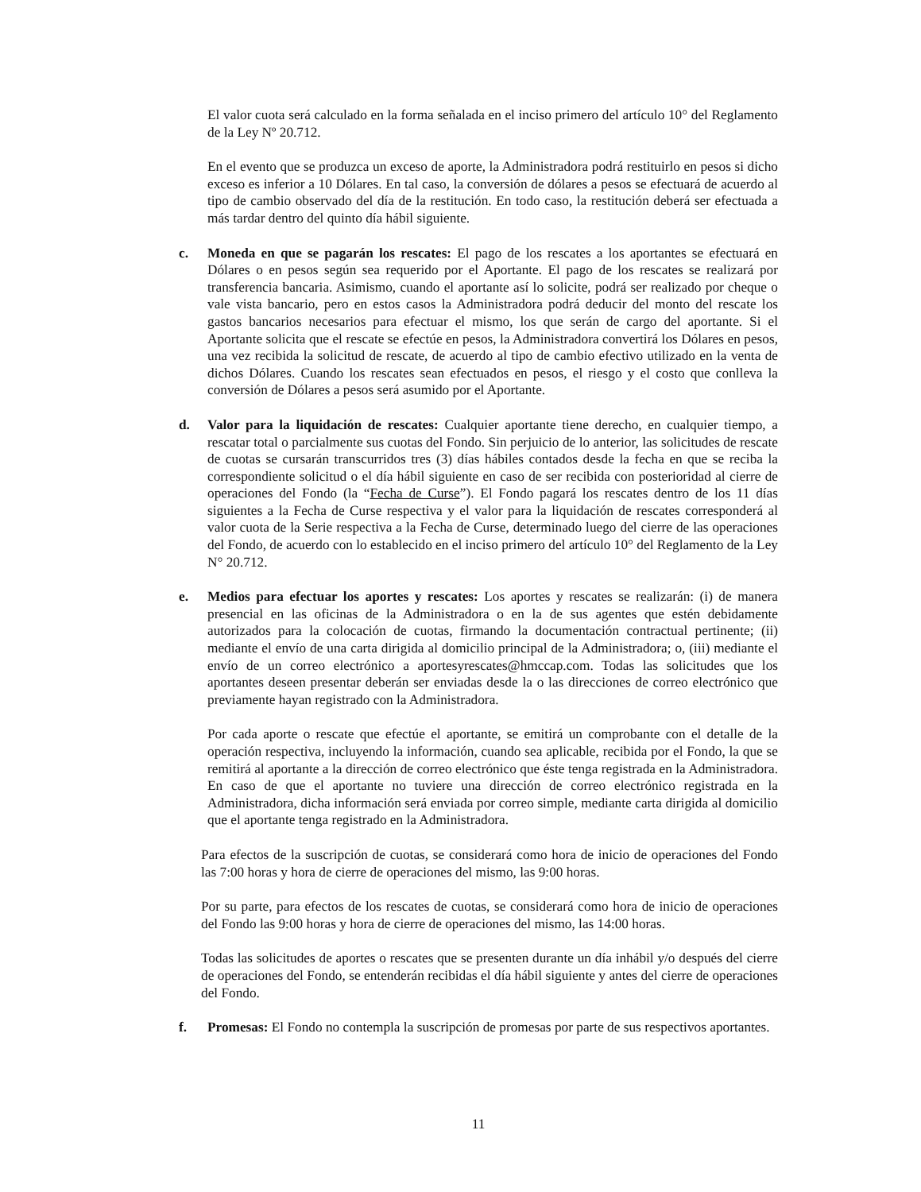El valor cuota será calculado en la forma señalada en el inciso primero del artículo 10° del Reglamento de la Ley Nº 20.712.
En el evento que se produzca un exceso de aporte, la Administradora podrá restituirlo en pesos si dicho exceso es inferior a 10 Dólares. En tal caso, la conversión de dólares a pesos se efectuará de acuerdo al tipo de cambio observado del día de la restitución. En todo caso, la restitución deberá ser efectuada a más tardar dentro del quinto día hábil siguiente.
c. Moneda en que se pagarán los rescates: El pago de los rescates a los aportantes se efectuará en Dólares o en pesos según sea requerido por el Aportante. El pago de los rescates se realizará por transferencia bancaria. Asimismo, cuando el aportante así lo solicite, podrá ser realizado por cheque o vale vista bancario, pero en estos casos la Administradora podrá deducir del monto del rescate los gastos bancarios necesarios para efectuar el mismo, los que serán de cargo del aportante. Si el Aportante solicita que el rescate se efectúe en pesos, la Administradora convertirá los Dólares en pesos, una vez recibida la solicitud de rescate, de acuerdo al tipo de cambio efectivo utilizado en la venta de dichos Dólares. Cuando los rescates sean efectuados en pesos, el riesgo y el costo que conlleva la conversión de Dólares a pesos será asumido por el Aportante.
d. Valor para la liquidación de rescates: Cualquier aportante tiene derecho, en cualquier tiempo, a rescatar total o parcialmente sus cuotas del Fondo. Sin perjuicio de lo anterior, las solicitudes de rescate de cuotas se cursarán transcurridos tres (3) días hábiles contados desde la fecha en que se reciba la correspondiente solicitud o el día hábil siguiente en caso de ser recibida con posterioridad al cierre de operaciones del Fondo (la “Fecha de Curse”). El Fondo pagará los rescates dentro de los 11 días siguientes a la Fecha de Curse respectiva y el valor para la liquidación de rescates corresponderá al valor cuota de la Serie respectiva a la Fecha de Curse, determinado luego del cierre de las operaciones del Fondo, de acuerdo con lo establecido en el inciso primero del artículo 10° del Reglamento de la Ley N° 20.712.
e. Medios para efectuar los aportes y rescates: Los aportes y rescates se realizarán: (i) de manera presencial en las oficinas de la Administradora o en la de sus agentes que estén debidamente autorizados para la colocación de cuotas, firmando la documentación contractual pertinente; (ii) mediante el envío de una carta dirigida al domicilio principal de la Administradora; o, (iii) mediante el envío de un correo electrónico a aportesyrescates@hmccap.com. Todas las solicitudes que los aportantes deseen presentar deberán ser enviadas desde la o las direcciones de correo electrónico que previamente hayan registrado con la Administradora.
Por cada aporte o rescate que efectúe el aportante, se emitirá un comprobante con el detalle de la operación respectiva, incluyendo la información, cuando sea aplicable, recibida por el Fondo, la que se remitirá al aportante a la dirección de correo electrónico que éste tenga registrada en la Administradora. En caso de que el aportante no tuviere una dirección de correo electrónico registrada en la Administradora, dicha información será enviada por correo simple, mediante carta dirigida al domicilio que el aportante tenga registrado en la Administradora.
Para efectos de la suscripción de cuotas, se considerará como hora de inicio de operaciones del Fondo las 7:00 horas y hora de cierre de operaciones del mismo, las 9:00 horas.
Por su parte, para efectos de los rescates de cuotas, se considerará como hora de inicio de operaciones del Fondo las 9:00 horas y hora de cierre de operaciones del mismo, las 14:00 horas.
Todas las solicitudes de aportes o rescates que se presenten durante un día inhábil y/o después del cierre de operaciones del Fondo, se entenderán recibidas el día hábil siguiente y antes del cierre de operaciones del Fondo.
f. Promesas: El Fondo no contempla la suscripción de promesas por parte de sus respectivos aportantes.
11